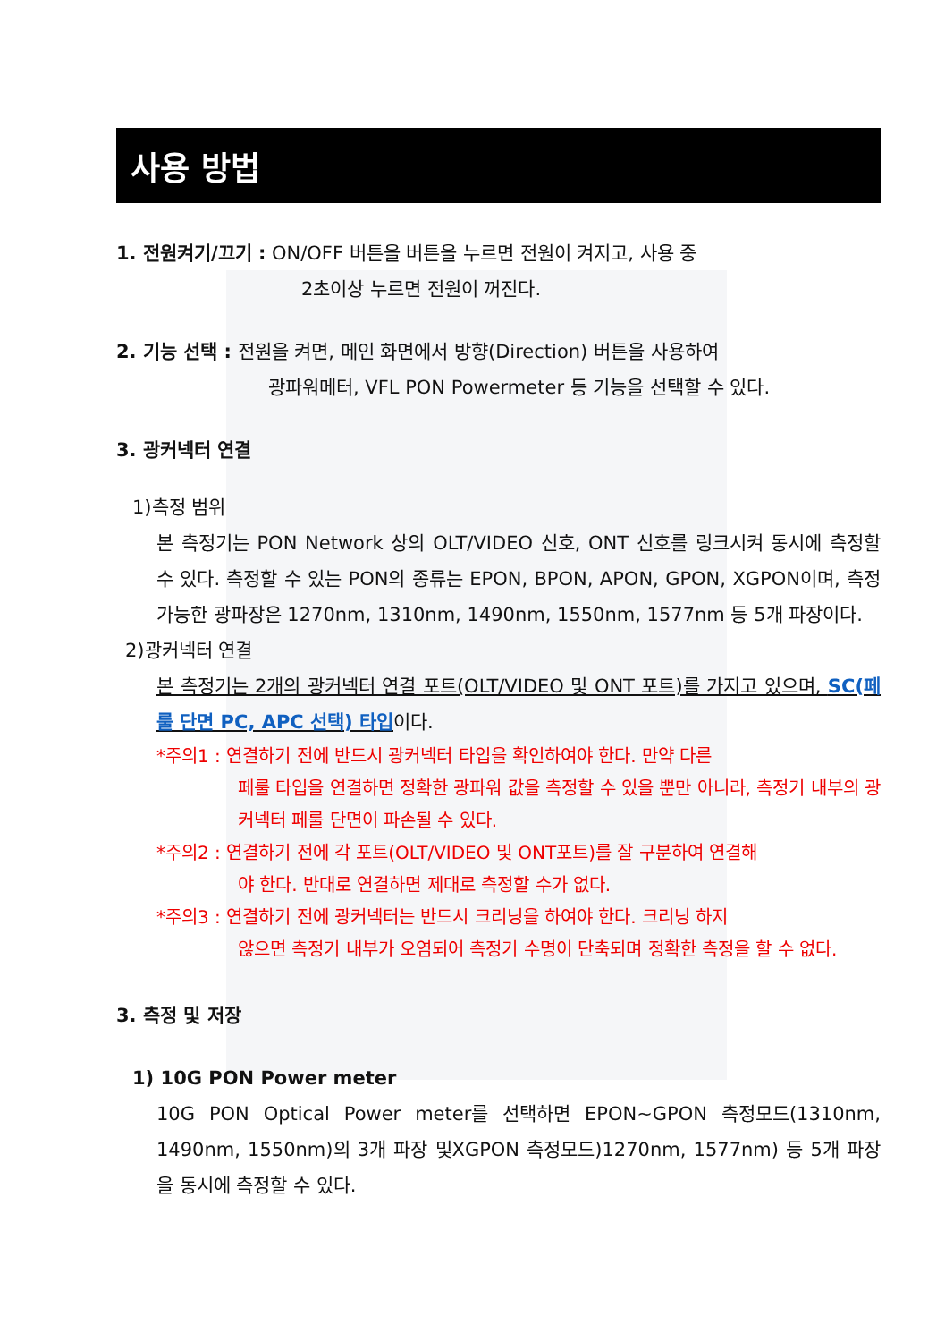사용 방법
1. 전원켜기/끄기 : ON/OFF 버튼을 버튼을 누르면 전원이 켜지고, 사용 중
2초이상 누르면 전원이 꺼진다.
2. 기능 선택 : 전원을 켜면, 메인 화면에서 방향(Direction) 버튼을 사용하여
광파워메터, VFL PON Powermeter 등 기능을 선택할 수 있다.
3. 광커넥터 연결
1)측정 범위
본 측정기는 PON Network 상의 OLT/VIDEO 신호, ONT 신호를 링크시켜 동시에 측정할 수 있다. 측정할 수 있는 PON의 종류는 EPON, BPON, APON, GPON, XGPON이며, 측정 가능한 광파장은 1270nm, 1310nm, 1490nm, 1550nm, 1577nm 등 5개 파장이다.
2)광커넥터 연결
본 측정기는 2개의 광커넥터 연결 포트(OLT/VIDEO 및 ONT 포트)를 가지고 있으며, SC(페룰 단면 PC, APC 선택) 타입이다.
*주의1 : 연결하기 전에 반드시 광커넥터 타입을 확인하여야 한다. 만약 다른
페룰 타입을 연결하면 정확한 광파워 값을 측정할 수 있을 뿐만 아니라, 측정기 내부의 광커넥터 페룰 단면이 파손될 수 있다.
*주의2 : 연결하기 전에 각 포트(OLT/VIDEO 및 ONT포트)를 잘 구분하여 연결해
야 한다. 반대로 연결하면 제대로 측정할 수가 없다.
*주의3 : 연결하기 전에 광커넥터는 반드시 크리닝을 하여야 한다. 크리닝 하지
않으면 측정기 내부가 오염되어 측정기 수명이 단축되며 정확한 측정을 할 수 없다.
3. 측정 및 저장
1) 10G PON Power meter
10G PON Optical Power meter를 선택하면 EPON~GPON 측정모드(1310nm, 1490nm, 1550nm)의 3개 파장 및XGPON 측정모드)1270nm, 1577nm) 등 5개 파장을 동시에 측정할 수 있다.